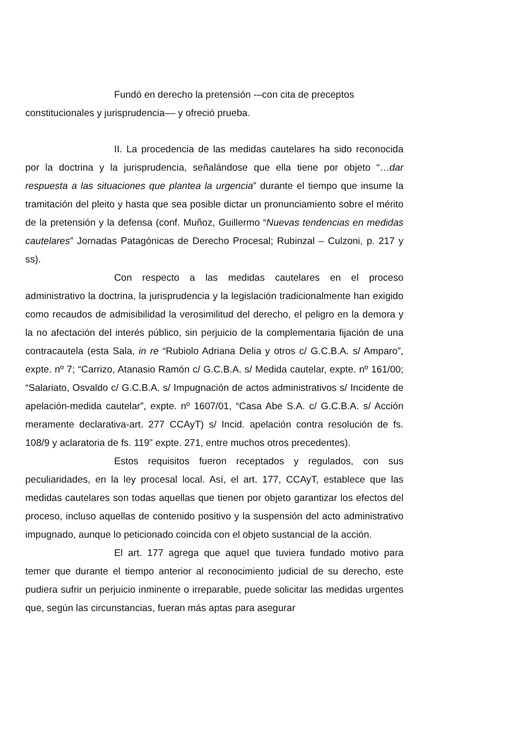Fundó en derecho la pretensión -–con cita de preceptos constitucionales y jurisprudencia–– y ofreció prueba.
II. La procedencia de las medidas cautelares ha sido reconocida por la doctrina y la jurisprudencia, señalándose que ella tiene por objeto “…dar respuesta a las situaciones que plantea la urgencia” durante el tiempo que insume la tramitación del pleito y hasta que sea posible dictar un pronunciamiento sobre el mérito de la pretensión y la defensa (conf. Muñoz, Guillermo “Nuevas tendencias en medidas cautelares” Jornadas Patagónicas de Derecho Procesal; Rubinzal – Culzoni, p. 217 y ss).
Con respecto a las medidas cautelares en el proceso administrativo la doctrina, la jurisprudencia y la legislación tradicionalmente han exigido como recaudos de admisibilidad la verosimilitud del derecho, el peligro en la demora y la no afectación del interés público, sin perjuicio de la complementaria fijación de una contracautela (esta Sala, in re “Rubiolo Adriana Delia y otros c/ G.C.B.A. s/ Amparo”, expte. nº 7; “Carrizo, Atanasio Ramón c/ G.C.B.A. s/ Medida cautelar, expte. nº 161/00; “Salariato, Osvaldo c/ G.C.B.A. s/ Impugnación de actos administrativos s/ Incidente de apelación-medida cautelar”, expte. nº 1607/01, “Casa Abe S.A. c/ G.C.B.A. s/ Acción meramente declarativa-art. 277 CCAyT) s/ Incid. apelación contra resolución de fs. 108/9 y aclaratoria de fs. 119” expte. 271, entre muchos otros precedentes).
Estos requisitos fueron receptados y regulados, con sus peculiaridades, en la ley procesal local. Así, el art. 177, CCAyT, establece que las medidas cautelares son todas aquellas que tienen por objeto garantizar los efectos del proceso, incluso aquellas de contenido positivo y la suspensión del acto administrativo impugnado, aunque lo peticionado coincida con el objeto sustancial de la acción.
El art. 177 agrega que aquel que tuviera fundado motivo para temer que durante el tiempo anterior al reconocimiento judicial de su derecho, este pudiera sufrir un perjuicio inminente o irreparable, puede solicitar las medidas urgentes que, según las circunstancias, fueran más aptas para asegurar